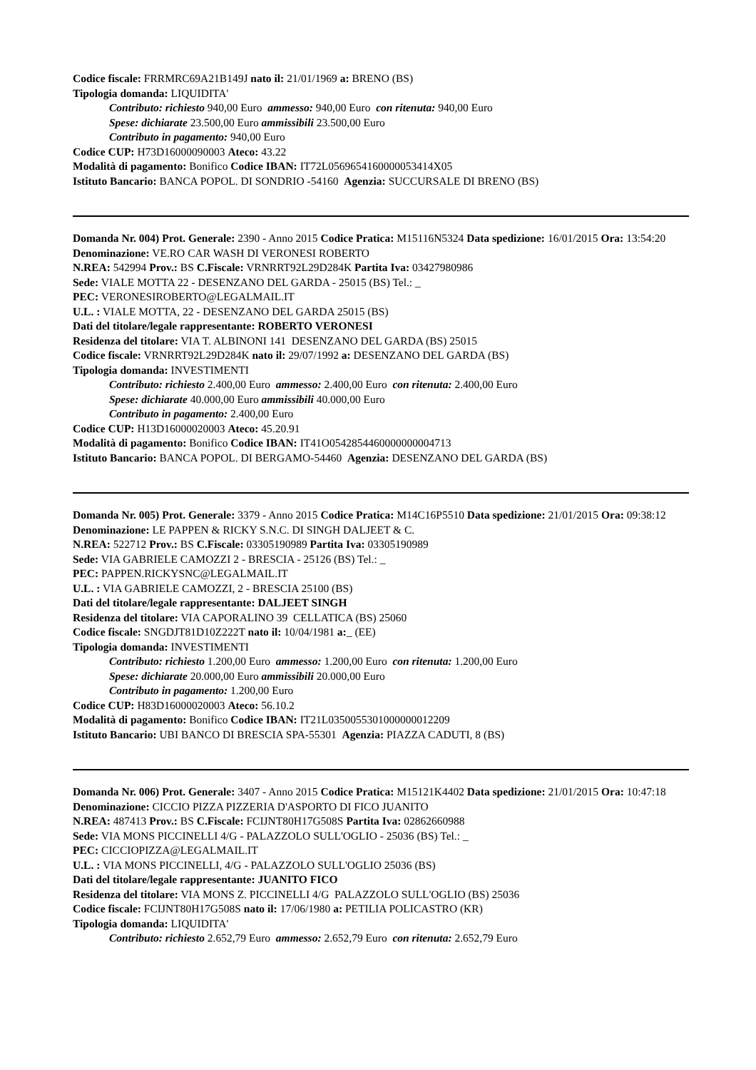Codice fiscale: FRRMRC69A21B149J nato il: 21/01/1969 a: BRENO (BS)
Tipologia domanda: LIQUIDITA'
Contributo: richiesto 940,00 Euro ammesso: 940,00 Euro con ritenuta: 940,00 Euro
Spese: dichiarate 23.500,00 Euro ammissibili 23.500,00 Euro
Contributo in pagamento: 940,00 Euro
Codice CUP: H73D16000090003 Ateco: 43.22
Modalità di pagamento: Bonifico Codice IBAN: IT72L0569654160000053414X05
Istituto Bancario: BANCA POPOL. DI SONDRIO -54160 Agenzia: SUCCURSALE DI BRENO (BS)
Domanda Nr. 004) Prot. Generale: 2390 - Anno 2015 Codice Pratica: M15116N5324 Data spedizione: 16/01/2015 Ora: 13:54:20
Denominazione: VE.RO CAR WASH DI VERONESI ROBERTO
N.REA: 542994 Prov.: BS C.Fiscale: VRNRRT92L29D284K Partita Iva: 03427980986
Sede: VIALE MOTTA 22 - DESENZANO DEL GARDA - 25015 (BS) Tel.: _
PEC: VERONESIROBERTO@LEGALMAIL.IT
U.L. : VIALE MOTTA, 22 - DESENZANO DEL GARDA 25015 (BS)
Dati del titolare/legale rappresentante: ROBERTO VERONESI
Residenza del titolare: VIA T. ALBINONI 141 DESENZANO DEL GARDA (BS) 25015
Codice fiscale: VRNRRT92L29D284K nato il: 29/07/1992 a: DESENZANO DEL GARDA (BS)
Tipologia domanda: INVESTIMENTI
Contributo: richiesto 2.400,00 Euro ammesso: 2.400,00 Euro con ritenuta: 2.400,00 Euro
Spese: dichiarate 40.000,00 Euro ammissibili 40.000,00 Euro
Contributo in pagamento: 2.400,00 Euro
Codice CUP: H13D16000020003 Ateco: 45.20.91
Modalità di pagamento: Bonifico Codice IBAN: IT41O0542854460000000004713
Istituto Bancario: BANCA POPOL. DI BERGAMO-54460 Agenzia: DESENZANO DEL GARDA (BS)
Domanda Nr. 005) Prot. Generale: 3379 - Anno 2015 Codice Pratica: M14C16P5510 Data spedizione: 21/01/2015 Ora: 09:38:12
Denominazione: LE PAPPEN & RICKY S.N.C. DI SINGH DALJEET & C.
N.REA: 522712 Prov.: BS C.Fiscale: 03305190989 Partita Iva: 03305190989
Sede: VIA GABRIELE CAMOZZI 2 - BRESCIA - 25126 (BS) Tel.: _
PEC: PAPPEN.RICKYSNC@LEGALMAIL.IT
U.L. : VIA GABRIELE CAMOZZI, 2 - BRESCIA 25100 (BS)
Dati del titolare/legale rappresentante: DALJEET SINGH
Residenza del titolare: VIA CAPORALINO 39 CELLATICA (BS) 25060
Codice fiscale: SNGDJT81D10Z222T nato il: 10/04/1981 a:_ (EE)
Tipologia domanda: INVESTIMENTI
Contributo: richiesto 1.200,00 Euro ammesso: 1.200,00 Euro con ritenuta: 1.200,00 Euro
Spese: dichiarate 20.000,00 Euro ammissibili 20.000,00 Euro
Contributo in pagamento: 1.200,00 Euro
Codice CUP: H83D16000020003 Ateco: 56.10.2
Modalità di pagamento: Bonifico Codice IBAN: IT21L0350055301000000012209
Istituto Bancario: UBI BANCO DI BRESCIA SPA-55301 Agenzia: PIAZZA CADUTI, 8 (BS)
Domanda Nr. 006) Prot. Generale: 3407 - Anno 2015 Codice Pratica: M15121K4402 Data spedizione: 21/01/2015 Ora: 10:47:18
Denominazione: CICCIO PIZZA PIZZERIA D'ASPORTO DI FICO JUANITO
N.REA: 487413 Prov.: BS C.Fiscale: FCIJNT80H17G508S Partita Iva: 02862660988
Sede: VIA MONS PICCINELLI 4/G - PALAZZOLO SULL'OGLIO - 25036 (BS) Tel.: _
PEC: CICCIOPIZZA@LEGALMAIL.IT
U.L. : VIA MONS PICCINELLI, 4/G - PALAZZOLO SULL'OGLIO 25036 (BS)
Dati del titolare/legale rappresentante: JUANITO FICO
Residenza del titolare: VIA MONS Z. PICCINELLI 4/G PALAZZOLO SULL'OGLIO (BS) 25036
Codice fiscale: FCIJNT80H17G508S nato il: 17/06/1980 a: PETILIA POLICASTRO (KR)
Tipologia domanda: LIQUIDITA'
Contributo: richiesto 2.652,79 Euro ammesso: 2.652,79 Euro con ritenuta: 2.652,79 Euro